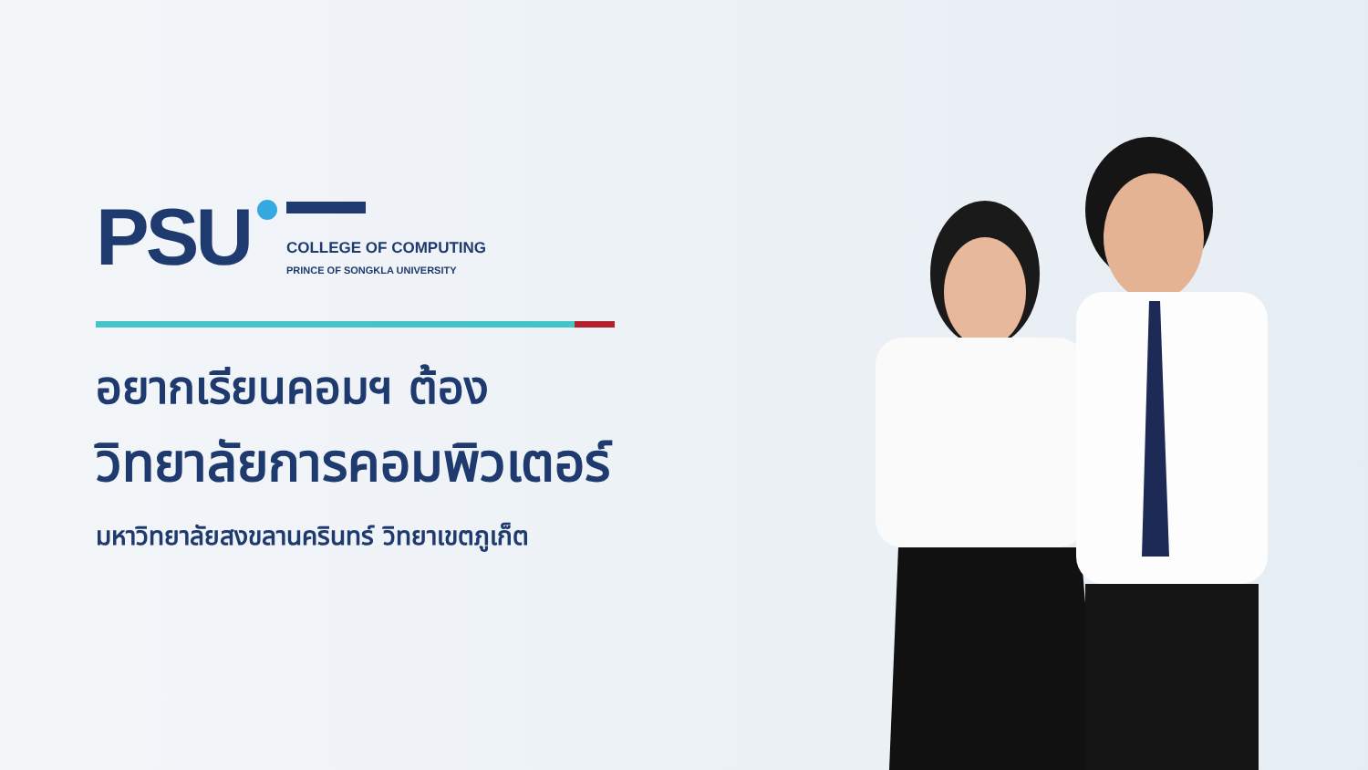PSU
COLLEGE OF COMPUTING
PRINCE OF SONGKLA UNIVERSITY
อยากเรียนคอมฯ ต้อง
วิทยาลัยการคอมพิวเตอร์
มหาวิทยาลัยสงขลานครินทร์ วิทยาเขตภูเก็ต